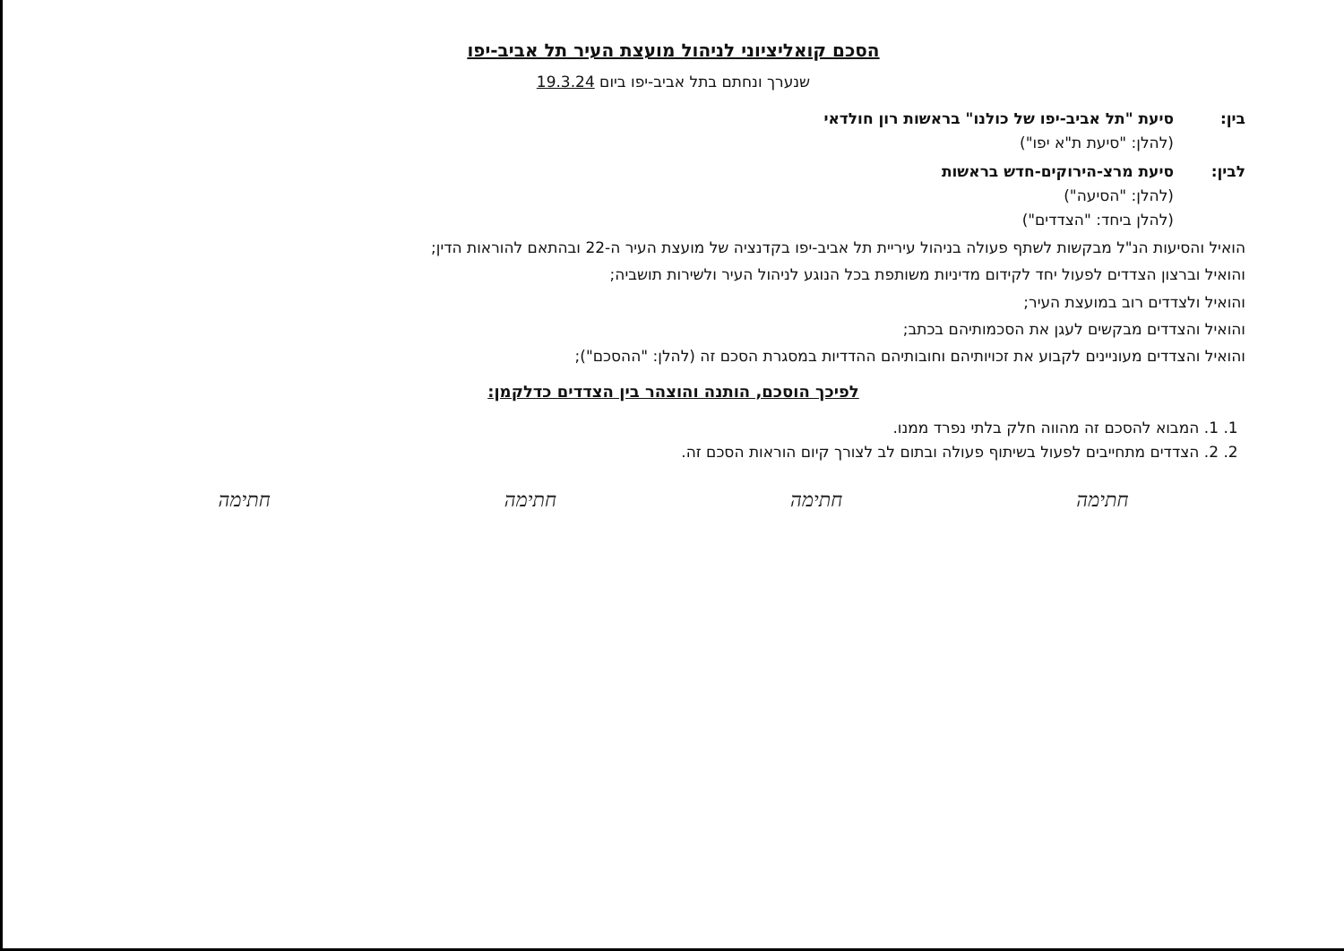הסכם קואליציוני לניהול מועצת העיר תל אביב-יפו
שנערך ונחתם בתל אביב-יפו ביום 19.3.24
בין: סיעת "תל אביב-יפו של כולנו" בראשות רון חולדאי
(להלן: "סיעת ת"א יפו")
לבין: סיעת מרצ-הירוקים-חדש בראשות
(להלן: "הסיעה")
(להלן ביחד: "הצדדים")
הואיל והסיעות הנ"ל מבקשות לשתף פעולה בניהול עיריית תל אביב-יפו בקדנציה של מועצת העיר ה-22 ובהתאם להוראות הדין;
והואיל וברצון הצדדים לפעול יחד לקידום מדיניות משותפת בכל הנוגע לניהול העיר ולשירות תושביה;
והואיל ולצדדים רוב במועצת העיר;
והואיל והצדדים מבקשים לעגן את הסכמותיהם בכתב;
והואיל והצדדים מעוניינים לקבוע את זכויותיהם וחובותיהם ההדדיות במסגרת הסכם זה (להלן: "ההסכם");
לפיכך הוסכם, הותנה והוצהר בין הצדדים כדלקמן:
1. 1. המבוא להסכם זה מהווה חלק בלתי נפרד ממנו.
2. 2. הצדדים מתחייבים לפעול בשיתוף פעולה ובתום לב לצורך קיום הוראות הסכם זה.
חתימה חתימה חתימה חתימה